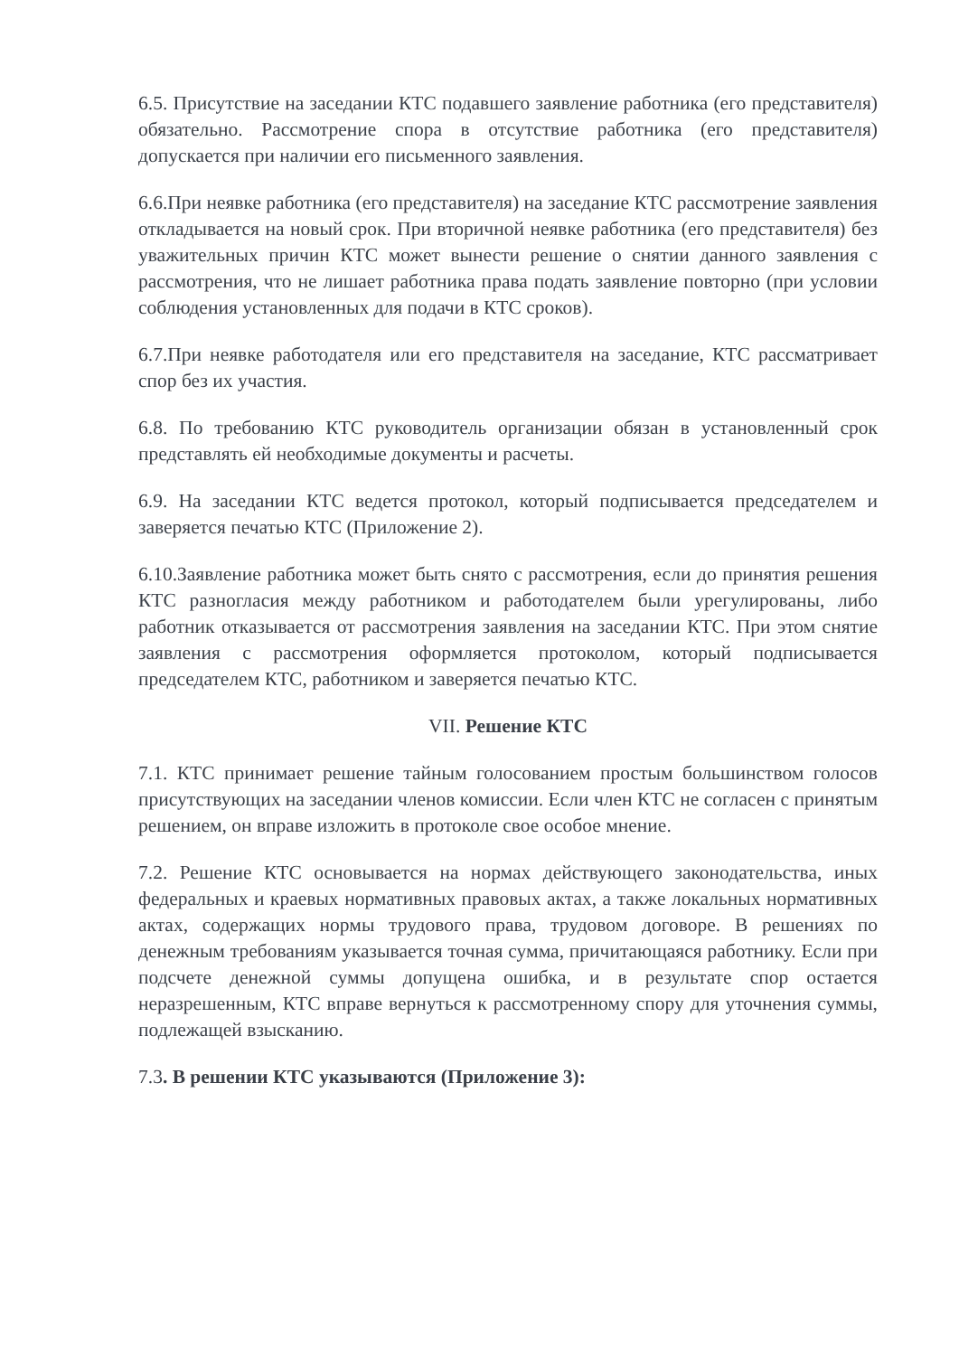6.5. Присутствие на заседании КТС подавшего заявление работника (его представителя) обязательно. Рассмотрение спора в отсутствие работника (его представителя) допускается при наличии его письменного заявления.
6.6.При неявке работника (его представителя) на заседание КТС рассмотрение заявления откладывается на новый срок. При вторичной неявке работника (его представителя) без уважительных причин КТС может вынести решение о снятии данного заявления с рассмотрения, что не лишает работника права подать заявление повторно (при условии соблюдения установленных для подачи в КТС сроков).
6.7.При неявке работодателя или его представителя на заседание, КТС рассматривает спор без их участия.
6.8. По требованию КТС руководитель организации обязан в установленный срок представлять ей необходимые документы и расчеты.
6.9. На заседании КТС ведется протокол, который подписывается председателем и заверяется печатью КТС (Приложение 2).
6.10.Заявление работника может быть снято с рассмотрения, если до принятия решения КТС разногласия между работником и работодателем были урегулированы, либо работник отказывается от рассмотрения заявления на заседании КТС. При этом снятие заявления с рассмотрения оформляется протоколом, который подписывается председателем КТС, работником и заверяется печатью КТС.
VII. Решение КТС
7.1. КТС принимает решение тайным голосованием простым большинством голосов присутствующих на заседании членов комиссии. Если член КТС не согласен с принятым решением, он вправе изложить в протоколе свое особое мнение.
7.2. Решение КТС основывается на нормах действующего законодательства, иных федеральных и краевых нормативных правовых актах, а также локальных нормативных актах, содержащих нормы трудового права, трудовом договоре. В решениях по денежным требованиям указывается точная сумма, причитающаяся работнику. Если при подсчете денежной суммы допущена ошибка, и в результате спор остается неразрешенным, КТС вправе вернуться к рассмотренному спору для уточнения суммы, подлежащей взысканию.
7.3. В решении КТС указываются (Приложение 3):